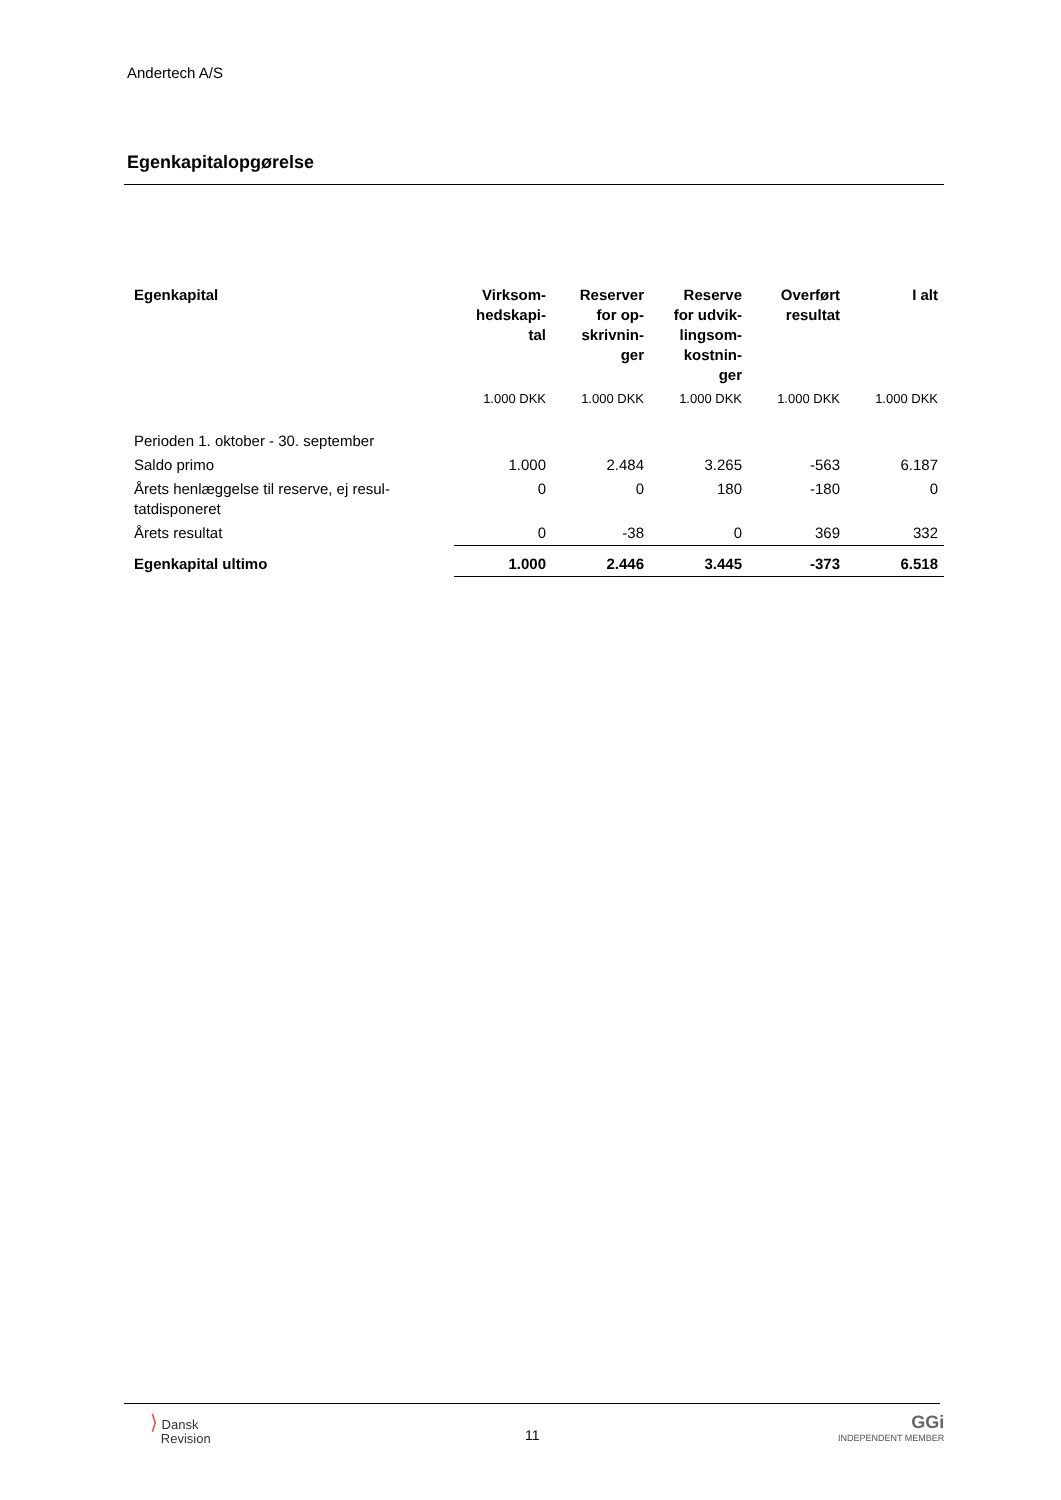Andertech A/S
Egenkapitalopgørelse
| Egenkapital | Virksom- hedskapi- tal | Reserver for op- skrivnin- ger | Reserve for udvik- lingsom- kostnin- ger | Overført resultat | I alt |
| --- | --- | --- | --- | --- | --- |
| | 1.000 DKK | 1.000 DKK | 1.000 DKK | 1.000 DKK | 1.000 DKK |
| Perioden 1. oktober - 30. september | | | | | |
| Saldo primo | 1.000 | 2.484 | 3.265 | -563 | 6.187 |
| Årets henlæggelse til reserve, ej resul- tatdisponeret | 0 | 0 | 180 | -180 | 0 |
| Årets resultat | 0 | -38 | 0 | 369 | 332 |
| Egenkapital ultimo | 1.000 | 2.446 | 3.445 | -373 | 6.518 |
⟩ Dansk
Revision
11
GGi
INDEPENDENT MEMBER